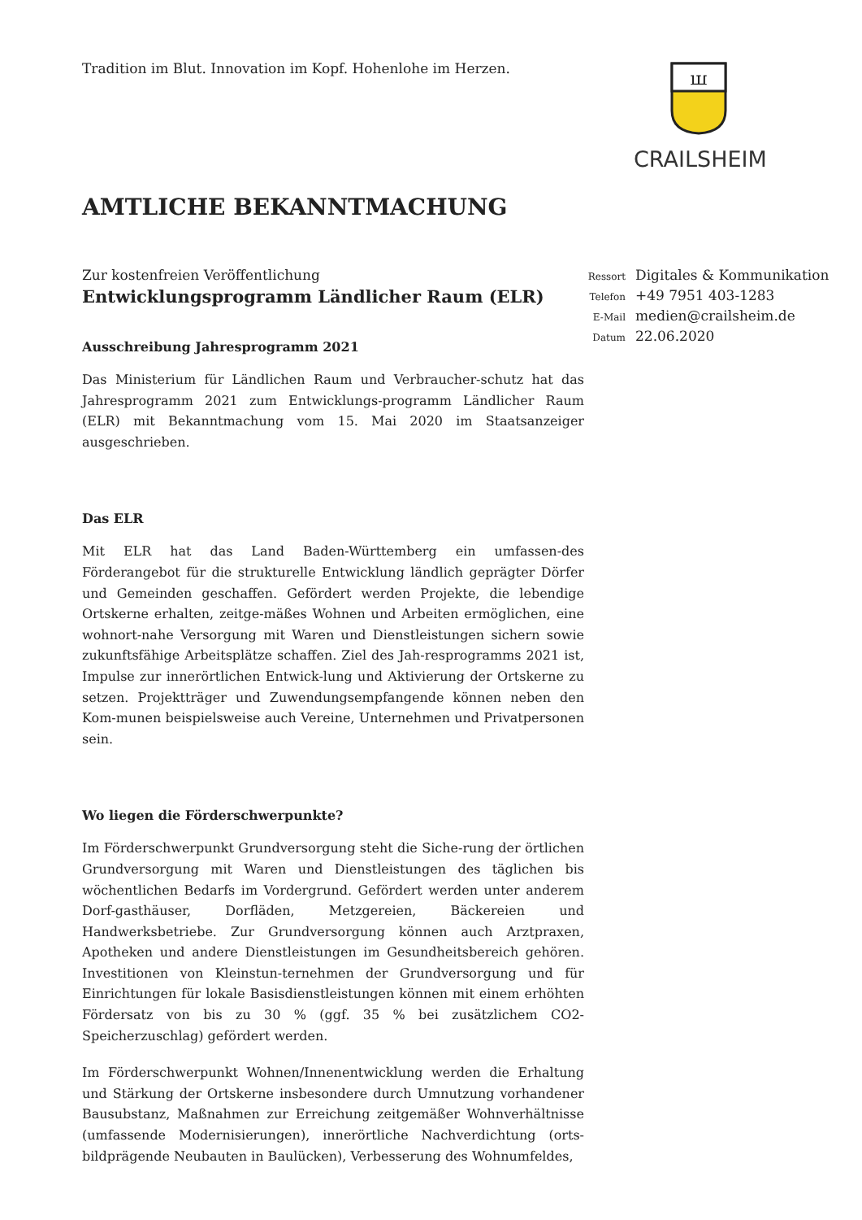Tradition im Blut. Innovation im Kopf. Hohenlohe im Herzen.
ꟺ
CRAILSHEIM
AMTLICHE BEKANNTMACHUNG
Zur kostenfreien Veröffentlichung
Entwicklungsprogramm Ländlicher Raum (ELR)
Ausschreibung Jahresprogramm 2021
Das Ministerium für Ländlichen Raum und Verbraucher-schutz hat das Jahresprogramm 2021 zum Entwicklungs-programm Ländlicher Raum (ELR) mit Bekanntmachung vom 15. Mai 2020 im Staatsanzeiger ausgeschrieben.
Das ELR
Mit ELR hat das Land Baden-Württemberg ein umfassen-des Förderangebot für die strukturelle Entwicklung ländlich geprägter Dörfer und Gemeinden geschaffen. Gefördert werden Projekte, die lebendige Ortskerne erhalten, zeitge-mäßes Wohnen und Arbeiten ermöglichen, eine wohnort-nahe Versorgung mit Waren und Dienstleistungen sichern sowie zukunftsfähige Arbeitsplätze schaffen. Ziel des Jah-resprogramms 2021 ist, Impulse zur innerörtlichen Entwick-lung und Aktivierung der Ortskerne zu setzen. Projektträger und Zuwendungsempfangende können neben den Kom-munen beispielsweise auch Vereine, Unternehmen und Privatpersonen sein.
Wo liegen die Förderschwerpunkte?
Im Förderschwerpunkt Grundversorgung steht die Siche-rung der örtlichen Grundversorgung mit Waren und Dienstleistungen des täglichen bis wöchentlichen Bedarfs im Vordergrund. Gefördert werden unter anderem Dorf-gasthäuser, Dorfläden, Metzgereien, Bäckereien und Handwerksbetriebe. Zur Grundversorgung können auch Arztpraxen, Apotheken und andere Dienstleistungen im Gesundheitsbereich gehören. Investitionen von Kleinstun-ternehmen der Grundversorgung und für Einrichtungen für lokale Basisdienstleistungen können mit einem erhöhten Fördersatz von bis zu 30 % (ggf. 35 % bei zusätzlichem CO2-Speicherzuschlag) gefördert werden.
Im Förderschwerpunkt Wohnen/Innenentwicklung werden die Erhaltung und Stärkung der Ortskerne insbesondere durch Umnutzung vorhandener Bausubstanz, Maßnahmen zur Erreichung zeitgemäßer Wohnverhältnisse (umfassende Modernisierungen), innerörtliche Nachverdichtung (orts-bildprägende Neubauten in Baulücken), Verbesserung des Wohnumfeldes,
Ressort Digitales & Kommunikation
Telefon +49 7951 403-1283
E-Mail medien@crailsheim.de
Datum 22.06.2020